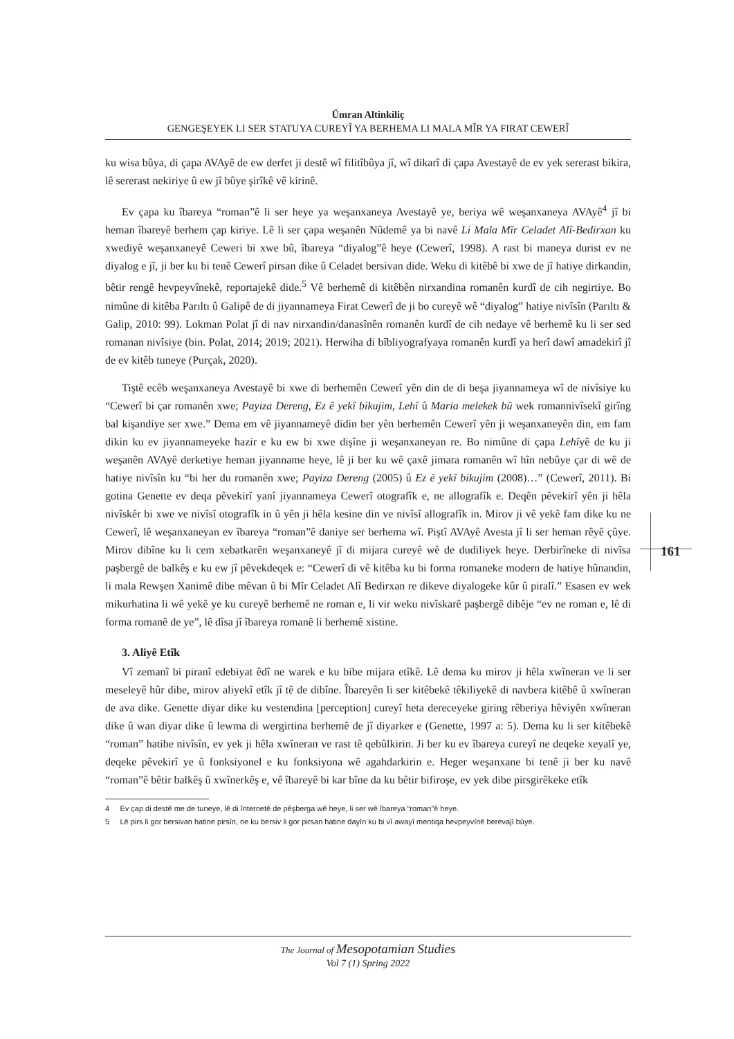Ümran Altinkiliç
GENGEŞEYEK LI SER STATUYA CUREYÎ YA BERHEMA LI MALA MÎR YA FIRAT CEWERÎ
161
ku wisa bûya, di çapa AVAyê de ew derfet ji destê wî filitîbûya jî, wî dikarî di çapa Avestayê de ev yek sererast bikira, lê sererast nekiriye û ew jî bûye şirîkê vê kirinê.
Ev çapa ku îbareya “roman”ê li ser heye ya weşanxaneya Avestayê ye, beriya wê weşanxaneya AVAyê<sup>4</sup> jî bi heman îbareyê berhem çap kiriye. Lê li ser çapa weşanên Nûdemê ya bi navê Li Mala Mîr Celadet Alî-Bedirxan ku xwediyê weşanxaneyê Ceweri bi xwe bû, îbareya “diyalog”ê heye (Cewerî, 1998). A rast bi maneya durist ev ne diyalog e jî, ji ber ku bi tenê Cewerî pirsan dike û Celadet bersivan dide. Weku di kitêbê bi xwe de jî hatiye dirkandin, bêtir rengê hevpeyvînekê, reportajekê dide.<sup>5</sup> Vê berhemê di kitêbên nirxandina romanên kurdî de cih negirtiye. Bo nimûne di kitêba Parıltı û Galipê de di jiyannameya Firat Cewerî de ji bo cureyê wê “diyalog” hatiye nivîsîn (Parıltı & Galip, 2010: 99). Lokman Polat jî di nav nirxandin/danasînên romanên kurdî de cih nedaye vê berhemê ku li ser sed romanan nivîsiye (bin. Polat, 2014; 2019; 2021). Herwiha di bîbliyografyaya romanên kurdî ya herî dawî amadekirî jî de ev kitêb tuneye (Purçak, 2020).
Tiştê ecêb weşanxaneya Avestayê bi xwe di berhemên Cewerî yên din de di beşa jiyannameya wî de nivîsiye ku “Cewerî bi çar romanên xwe; Payiza Dereng, Ez ê yekî bikujim, Lehî û Maria melekek bû wek romannivîsekî girîng bal kişandiye ser xwe.” Dema em vê jiyannameyê didin ber yên berhemên Cewerî yên ji weşanxaneyên din, em fam dikin ku ev jiyannameyeke hazir e ku ew bi xwe dişîne ji weşanxaneyan re. Bo nimûne di çapa Lehîyê de ku ji weşanên AVAyê derketiye heman jiyanname heye, lê ji ber ku wê çaxê jimara romanên wî hîn nebûye çar di wê de hatiye nivîsîn ku “bi her du romanên xwe; Payiza Dereng (2005) û Ez ê yekî bikujim (2008)…” (Cewerî, 2011). Bi gotina Genette ev deqa pêvekirî yanî jiyannameya Cewerî otografîk e, ne allografîk e. Deqên pêvekirî yên ji hêla nivîskêr bi xwe ve nivîsî otografîk in û yên ji hêla kesine din ve nivîsî allografîk in. Mirov ji vê yekê fam dike ku ne Cewerî, lê weşanxaneyan ev îbareya “roman”ê daniye ser berhema wî. Piştî AVAyê Avesta jî li ser heman rêyê çûye. Mirov dibîne ku li cem xebatkarên weşanxaneyê jî di mijara cureyê wê de dudiliyek heye. Derbirîneke di nivîsa paşbergê de balkêş e ku ew jî pêvekdeqek e: “Cewerî di vê kitêba ku bi forma romaneke modern de hatiye hûnandin, li mala Rewşen Xanimê dibe mêvan û bi Mîr Celadet Alî Bedirxan re dikeve diyalogeke kûr û piralî.” Esasen ev wek mikurhatina li wê yekê ye ku cureyê berhemê ne roman e, li vir weku nivîskarê paşbergê dibêje “ev ne roman e, lê di forma romanê de ye”, lê dîsa jî îbareya romanê li berhemê xistine.
3. Aliyê Etîk
Vî zemanî bi piranî edebiyat êdî ne warek e ku bibe mijara etîkê. Lê dema ku mirov ji hêla xwîneran ve li ser meseleyê hûr dibe, mirov aliyekî etîk jî tê de dibîne. Îbareyên li ser kitêbekê têkiliyekê di navbera kitêbê û xwîneran de ava dike. Genette diyar dike ku vestendina [perception] cureyî heta dereceyeke giring rêberiya hêviyên xwîneran dike û wan diyar dike û lewma di wergirtina berhemê de jî diyarker e (Genette, 1997 a: 5). Dema ku li ser kitêbekê “roman” hatibe nivîsîn, ev yek ji hêla xwîneran ve rast tê qebûlkirin. Ji ber ku ev îbareya cureyî ne deqeke xeyalî ye, deqeke pêvekirî ye û fonksiyonel e ku fonksiyona wê agahdarkirin e. Heger weşanxane bi tenê ji ber ku navê “roman”ê bêtir balkêş û xwînerkêş e, vê îbareyê bi kar bîne da ku bêtir bifiroşe, ev yek dibe pirsgirêkeke etîk
4 Ev çap di destê me de tuneye, lê di înternetê de pêşberga wê heye, li ser wê îbareya “roman”ê heye.
5 Lê pirs li gor bersivan hatine pirsîn, ne ku bersiv li gor pirsan hatine dayîn ku bi vî awayî mentiqa hevpeyvînê berevajî bûye.
The Journal of Mesopotamian Studies
Vol 7 (1) Spring 2022